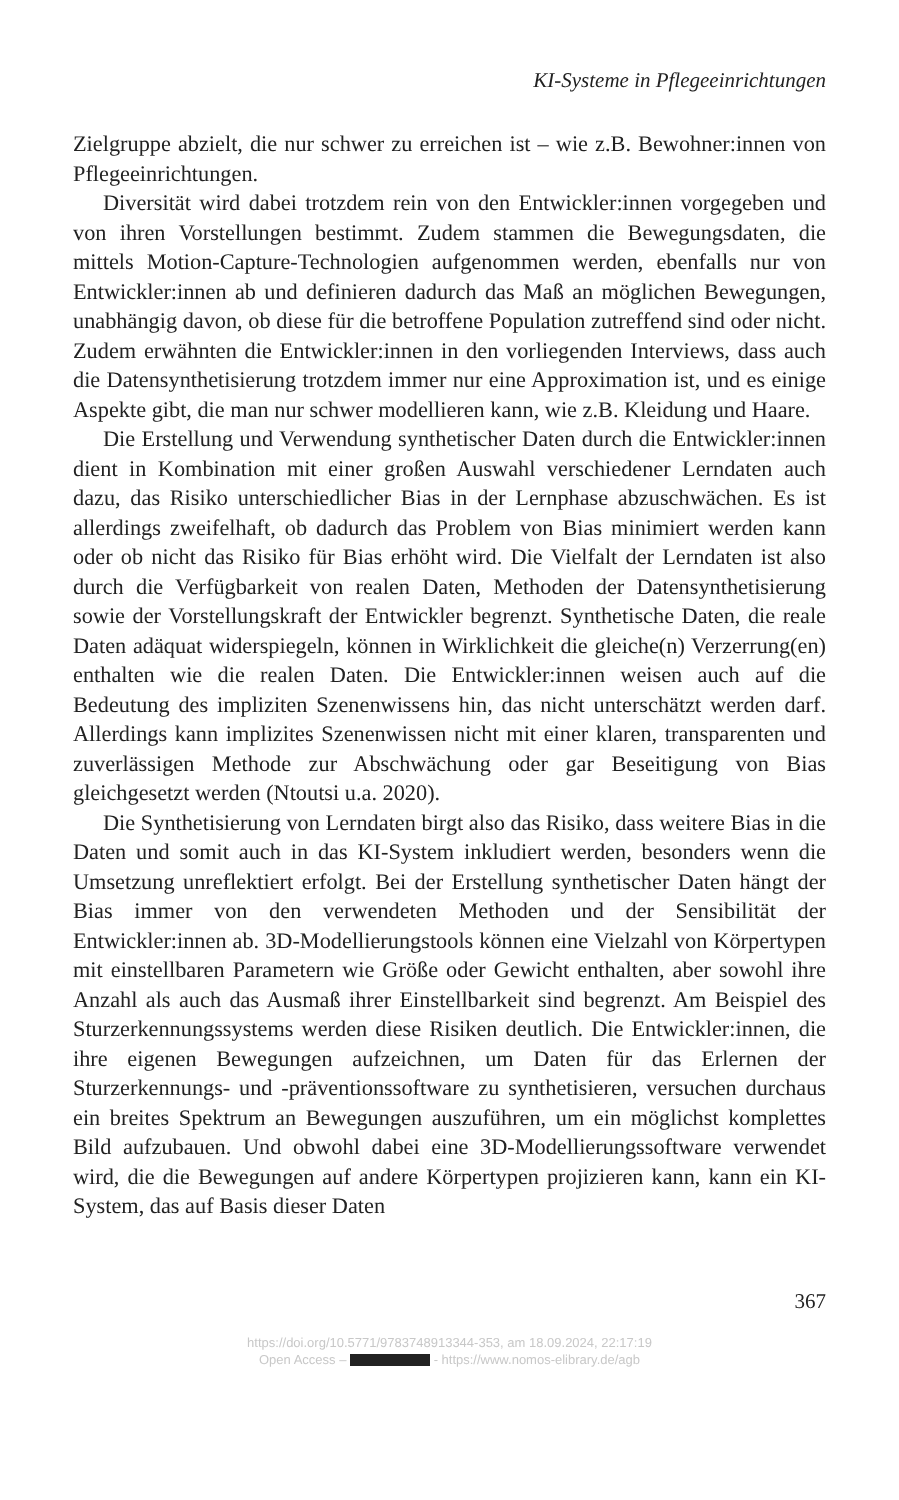KI-Systeme in Pflegeeinrichtungen
Zielgruppe abzielt, die nur schwer zu erreichen ist – wie z.B. Bewohner:innen von Pflegeeinrichtungen.
Diversität wird dabei trotzdem rein von den Entwickler:innen vorgegeben und von ihren Vorstellungen bestimmt. Zudem stammen die Bewegungsdaten, die mittels Motion-Capture-Technologien aufgenommen werden, ebenfalls nur von Entwickler:innen ab und definieren dadurch das Maß an möglichen Bewegungen, unabhängig davon, ob diese für die betroffene Population zutreffend sind oder nicht. Zudem erwähnten die Entwickler:innen in den vorliegenden Interviews, dass auch die Datensynthetisierung trotzdem immer nur eine Approximation ist, und es einige Aspekte gibt, die man nur schwer modellieren kann, wie z.B. Kleidung und Haare.
Die Erstellung und Verwendung synthetischer Daten durch die Entwickler:innen dient in Kombination mit einer großen Auswahl verschiedener Lerndaten auch dazu, das Risiko unterschiedlicher Bias in der Lernphase abzuschwächen. Es ist allerdings zweifelhaft, ob dadurch das Problem von Bias minimiert werden kann oder ob nicht das Risiko für Bias erhöht wird. Die Vielfalt der Lerndaten ist also durch die Verfügbarkeit von realen Daten, Methoden der Datensynthetisierung sowie der Vorstellungskraft der Entwickler begrenzt. Synthetische Daten, die reale Daten adäquat widerspiegeln, können in Wirklichkeit die gleiche(n) Verzerrung(en) enthalten wie die realen Daten. Die Entwickler:innen weisen auch auf die Bedeutung des impliziten Szenenwissens hin, das nicht unterschätzt werden darf. Allerdings kann implizites Szenenwissen nicht mit einer klaren, transparenten und zuverlässigen Methode zur Abschwächung oder gar Beseitigung von Bias gleichgesetzt werden (Ntoutsi u.a. 2020).
Die Synthetisierung von Lerndaten birgt also das Risiko, dass weitere Bias in die Daten und somit auch in das KI-System inkludiert werden, besonders wenn die Umsetzung unreflektiert erfolgt. Bei der Erstellung synthetischer Daten hängt der Bias immer von den verwendeten Methoden und der Sensibilität der Entwickler:innen ab. 3D-Modellierungstools können eine Vielzahl von Körpertypen mit einstellbaren Parametern wie Größe oder Gewicht enthalten, aber sowohl ihre Anzahl als auch das Ausmaß ihrer Einstellbarkeit sind begrenzt. Am Beispiel des Sturzerkennungssystems werden diese Risiken deutlich. Die Entwickler:innen, die ihre eigenen Bewegungen aufzeichnen, um Daten für das Erlernen der Sturzerkennungs- und -präventionssoftware zu synthetisieren, versuchen durchaus ein breites Spektrum an Bewegungen auszuführen, um ein möglichst komplettes Bild aufzubauen. Und obwohl dabei eine 3D-Modellierungssoftware verwendet wird, die die Bewegungen auf andere Körpertypen projizieren kann, kann ein KI-System, das auf Basis dieser Daten
367
https://doi.org/10.5771/9783748913344-353, am 18.09.2024, 22:17:19
Open Access – - https://www.nomos-elibrary.de/agb